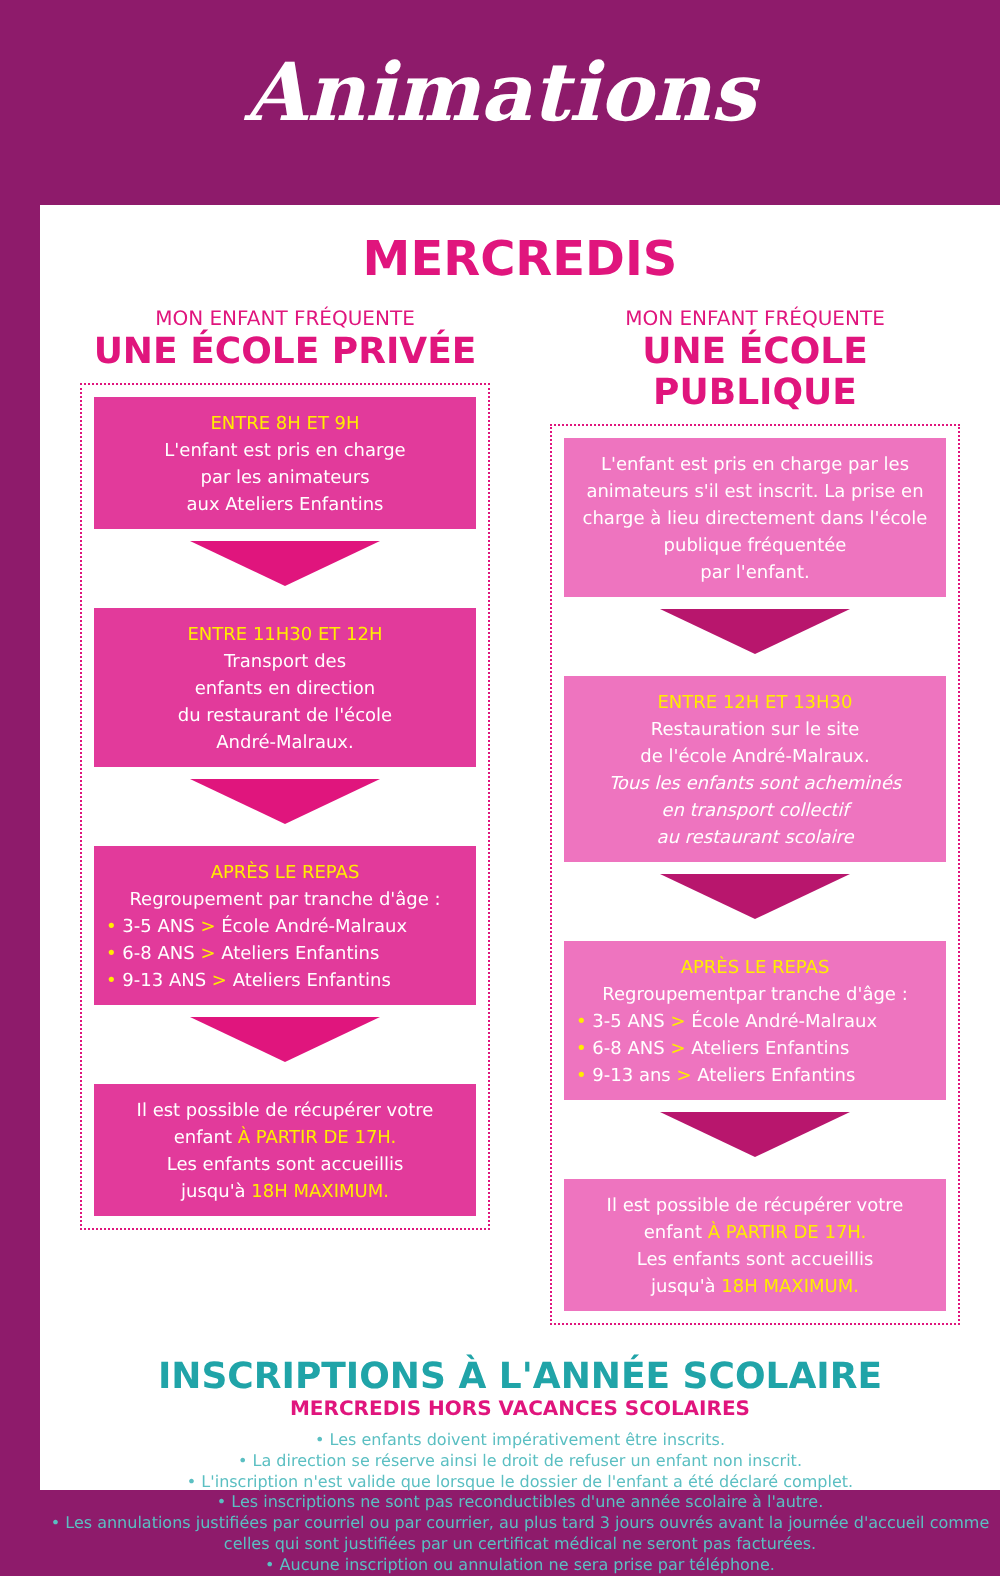Animations
MERCREDIS
MON ENFANT FRÉQUENTE
UNE ÉCOLE PRIVÉE
ENTRE 8H ET 9H
L'enfant est pris en charge
par les animateurs
aux Ateliers Enfantins
ENTRE 11H30 ET 12H
Transport des
enfants en direction
du restaurant de l'école
André-Malraux.
APRÈS LE REPAS
Regroupement par tranche d'âge :
• 3-5 ANS > École André-Malraux
• 6-8 ANS > Ateliers Enfantins
• 9-13 ANS > Ateliers Enfantins
Il est possible de récupérer votre enfant À PARTIR DE 17H.
Les enfants sont accueillis
jusqu'à 18H MAXIMUM.
MON ENFANT FRÉQUENTE
UNE ÉCOLE PUBLIQUE
L'enfant est pris en charge par les animateurs s'il est inscrit. La prise en charge à lieu directement dans l'école publique fréquentée
par l'enfant.
ENTRE 12H ET 13H30
Restauration sur le site
de l'école André-Malraux.
Tous les enfants sont acheminés
en transport collectif
au restaurant scolaire
APRÈS LE REPAS
Regroupementpar tranche d'âge :
• 3-5 ANS > École André-Malraux
• 6-8 ANS > Ateliers Enfantins
• 9-13 ans > Ateliers Enfantins
Il est possible de récupérer votre enfant À PARTIR DE 17H.
Les enfants sont accueillis
jusqu'à 18H MAXIMUM.
INSCRIPTIONS À L'ANNÉE SCOLAIRE
MERCREDIS HORS VACANCES SCOLAIRES
• Les enfants doivent impérativement être inscrits.
• La direction se réserve ainsi le droit de refuser un enfant non inscrit.
• L'inscription n'est valide que lorsque le dossier de l'enfant a été déclaré complet.
• Les inscriptions ne sont pas reconductibles d'une année scolaire à l'autre.
• Les annulations justifiées par courriel ou par courrier, au plus tard 3 jours ouvrés avant la journée d'accueil comme celles qui sont justifiées par un certificat médical ne seront pas facturées.
• Aucune inscription ou annulation ne sera prise par téléphone.